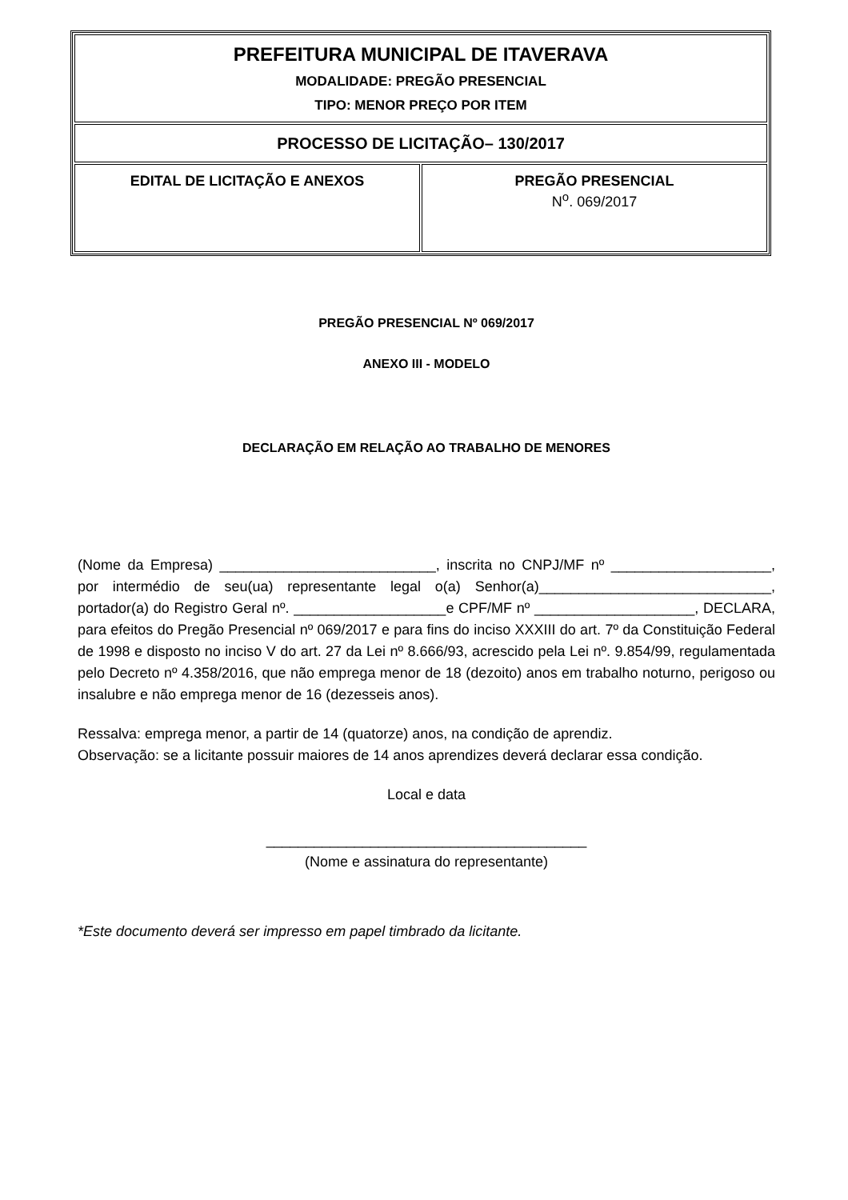| PREFEITURA MUNICIPAL DE ITAVERAVA MODALIDADE: PREGÃO PRESENCIAL TIPO: MENOR PREÇO POR ITEM | |
| PROCESSO DE LICITAÇÃO– 130/2017 | |
| EDITAL DE LICITAÇÃO E ANEXOS | PREGÃO PRESENCIAL N<sup>o</sup>. 069/2017 |
PREGÃO PRESENCIAL Nº 069/2017
ANEXO III - MODELO
DECLARAÇÃO EM RELAÇÃO AO TRABALHO DE MENORES
(Nome da Empresa) ___________________________, inscrita no CNPJ/MF nº ____________________, por intermédio de seu(ua) representante legal o(a) Senhor(a)_____________________________, portador(a) do Registro Geral nº. ___________________e CPF/MF nº ____________________, DECLARA, para efeitos do Pregão Presencial nº 069/2017 e para fins do inciso XXXIII do art. 7º da Constituição Federal de 1998 e disposto no inciso V do art. 27 da Lei nº 8.666/93, acrescido pela Lei nº. 9.854/99, regulamentada pelo Decreto nº 4.358/2016, que não emprega menor de 18 (dezoito) anos em trabalho noturno, perigoso ou insalubre e não emprega menor de 16 (dezesseis anos).
Ressalva: emprega menor, a partir de 14 (quatorze) anos, na condição de aprendiz.
Observação: se a licitante possuir maiores de 14 anos aprendizes deverá declarar essa condição.
Local e data
________________________________________
(Nome e assinatura do representante)
*Este documento deverá ser impresso em papel timbrado da licitante.